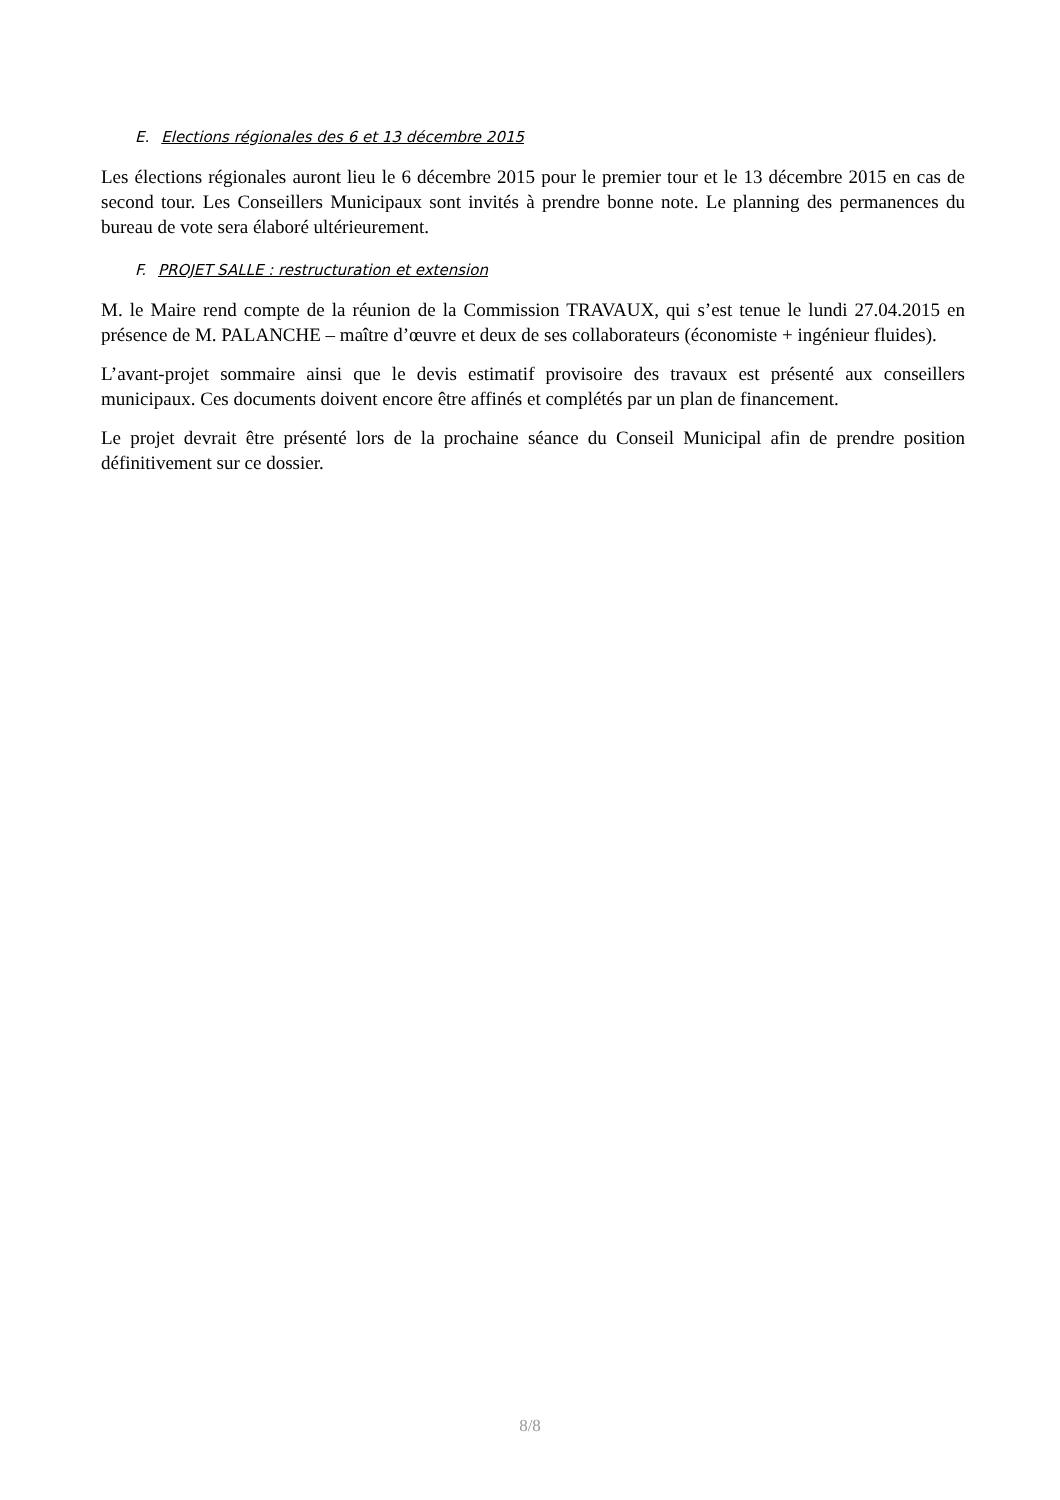E. Elections régionales des 6 et 13 décembre 2015
Les élections régionales auront lieu le 6 décembre 2015 pour le premier tour et le 13 décembre 2015 en cas de second tour. Les Conseillers Municipaux sont invités à prendre bonne note. Le planning des permanences du bureau de vote sera élaboré ultérieurement.
F. PROJET SALLE : restructuration et extension
M. le Maire rend compte de la réunion de la Commission TRAVAUX, qui s’est tenue le lundi 27.04.2015 en présence de M. PALANCHE – maître d’œuvre et deux de ses collaborateurs (économiste + ingénieur fluides).
L’avant-projet sommaire ainsi que le devis estimatif provisoire des travaux est présenté aux conseillers municipaux. Ces documents doivent encore être affinés et complétés par un plan de financement.
Le projet devrait être présenté lors de la prochaine séance du Conseil Municipal afin de prendre position définitivement sur ce dossier.
8/8